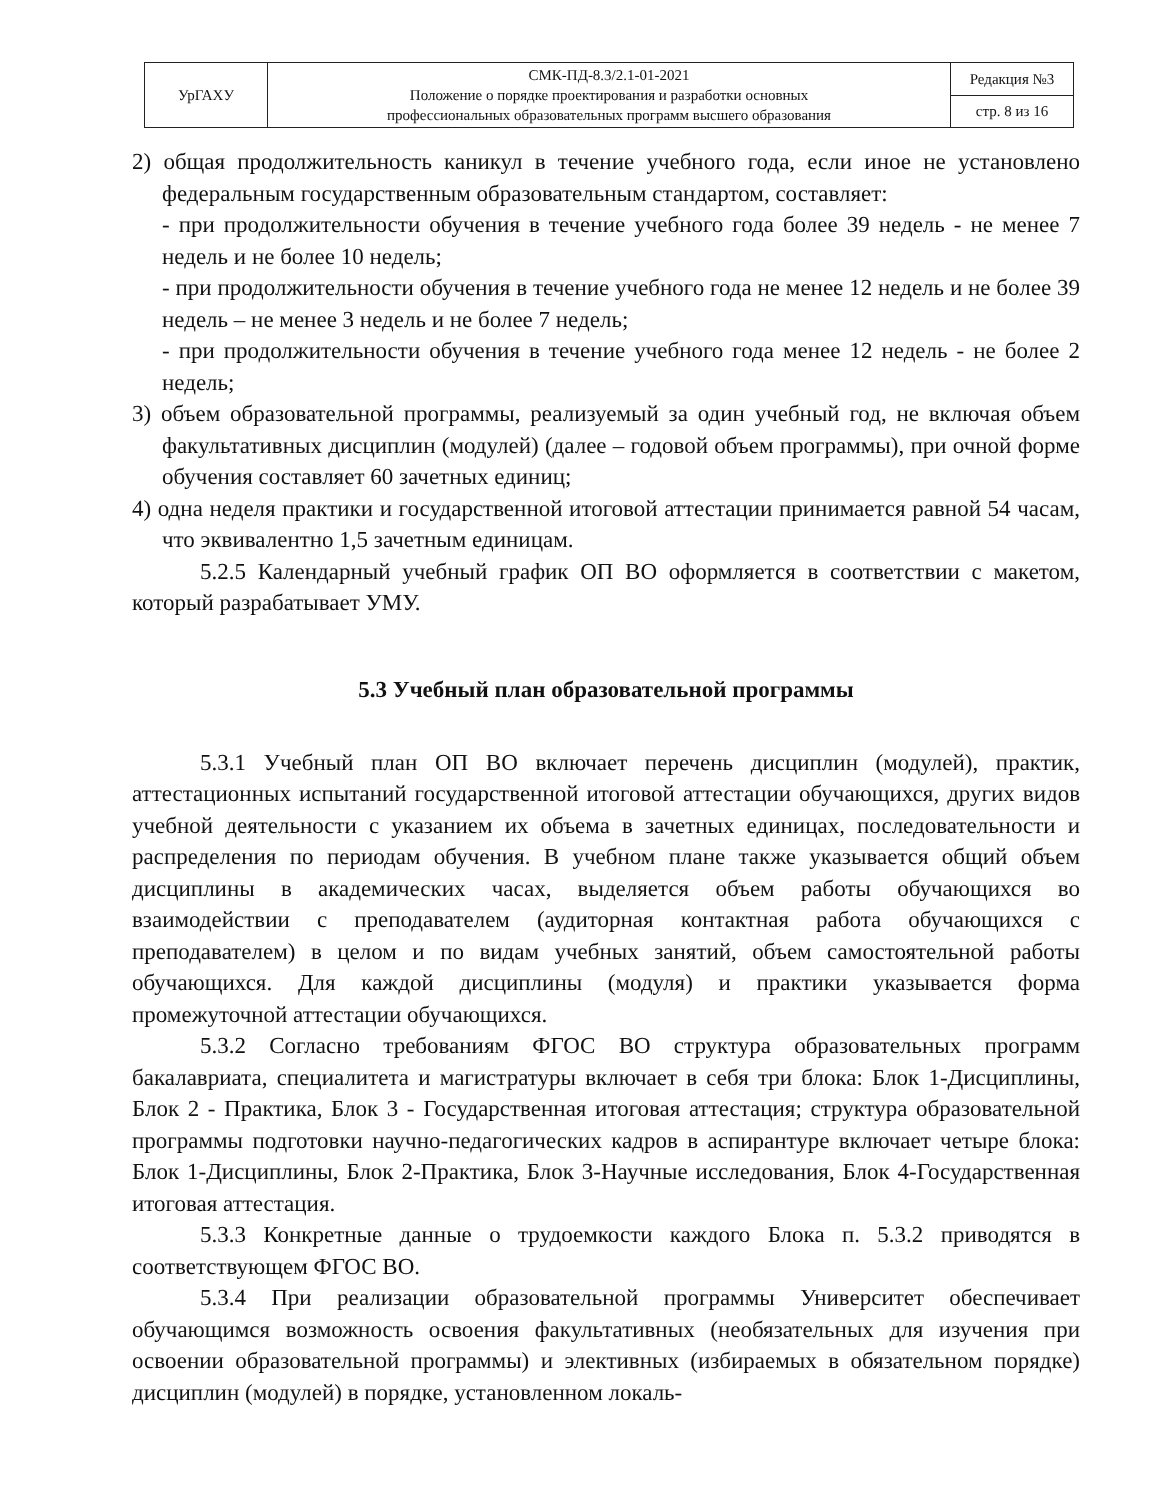| УрГАХУ | СМК-ПД-8.3/2.1-01-2021 Положение о порядке проектирования и разработки основных профессиональных образовательных программ высшего образования | Редакция №3 |
| | | стр. 8 из 16 |
2) общая продолжительность каникул в течение учебного года, если иное не установлено федеральным государственным образовательным стандартом, составляет:
- при продолжительности обучения в течение учебного года более 39 недель - не менее 7 недель и не более 10 недель;
- при продолжительности обучения в течение учебного года не менее 12 недель и не более 39 недель – не менее 3 недель и не более 7 недель;
- при продолжительности обучения в течение учебного года менее 12 недель - не более 2 недель;
3) объем образовательной программы, реализуемый за один учебный год, не включая объем факультативных дисциплин (модулей) (далее – годовой объем программы), при очной форме обучения составляет 60 зачетных единиц;
4) одна неделя практики и государственной итоговой аттестации принимается равной 54 часам, что эквивалентно 1,5 зачетным единицам.
5.2.5 Календарный учебный график ОП ВО оформляется в соответствии с макетом, который разрабатывает УМУ.
5.3 Учебный план образовательной программы
5.3.1 Учебный план ОП ВО включает перечень дисциплин (модулей), практик, аттестационных испытаний государственной итоговой аттестации обучающихся, других видов учебной деятельности с указанием их объема в зачетных единицах, последовательности и распределения по периодам обучения. В учебном плане также указывается общий объем дисциплины в академических часах, выделяется объем работы обучающихся во взаимодействии с преподавателем (аудиторная контактная работа обучающихся с преподавателем) в целом и по видам учебных занятий, объем самостоятельной работы обучающихся. Для каждой дисциплины (модуля) и практики указывается форма промежуточной аттестации обучающихся.
5.3.2 Согласно требованиям ФГОС ВО структура образовательных программ бакалавриата, специалитета и магистратуры включает в себя три блока: Блок 1-Дисциплины, Блок 2 - Практика, Блок 3 - Государственная итоговая аттестация; структура образовательной программы подготовки научно-педагогических кадров в аспирантуре включает четыре блока: Блок 1-Дисциплины, Блок 2-Практика, Блок 3-Научные исследования, Блок 4-Государственная итоговая аттестация.
5.3.3 Конкретные данные о трудоемкости каждого Блока п. 5.3.2 приводятся в соответствующем ФГОС ВО.
5.3.4 При реализации образовательной программы Университет обеспечивает обучающимся возможность освоения факультативных (необязательных для изучения при освоении образовательной программы) и элективных (избираемых в обязательном порядке) дисциплин (модулей) в порядке, установленном локаль-